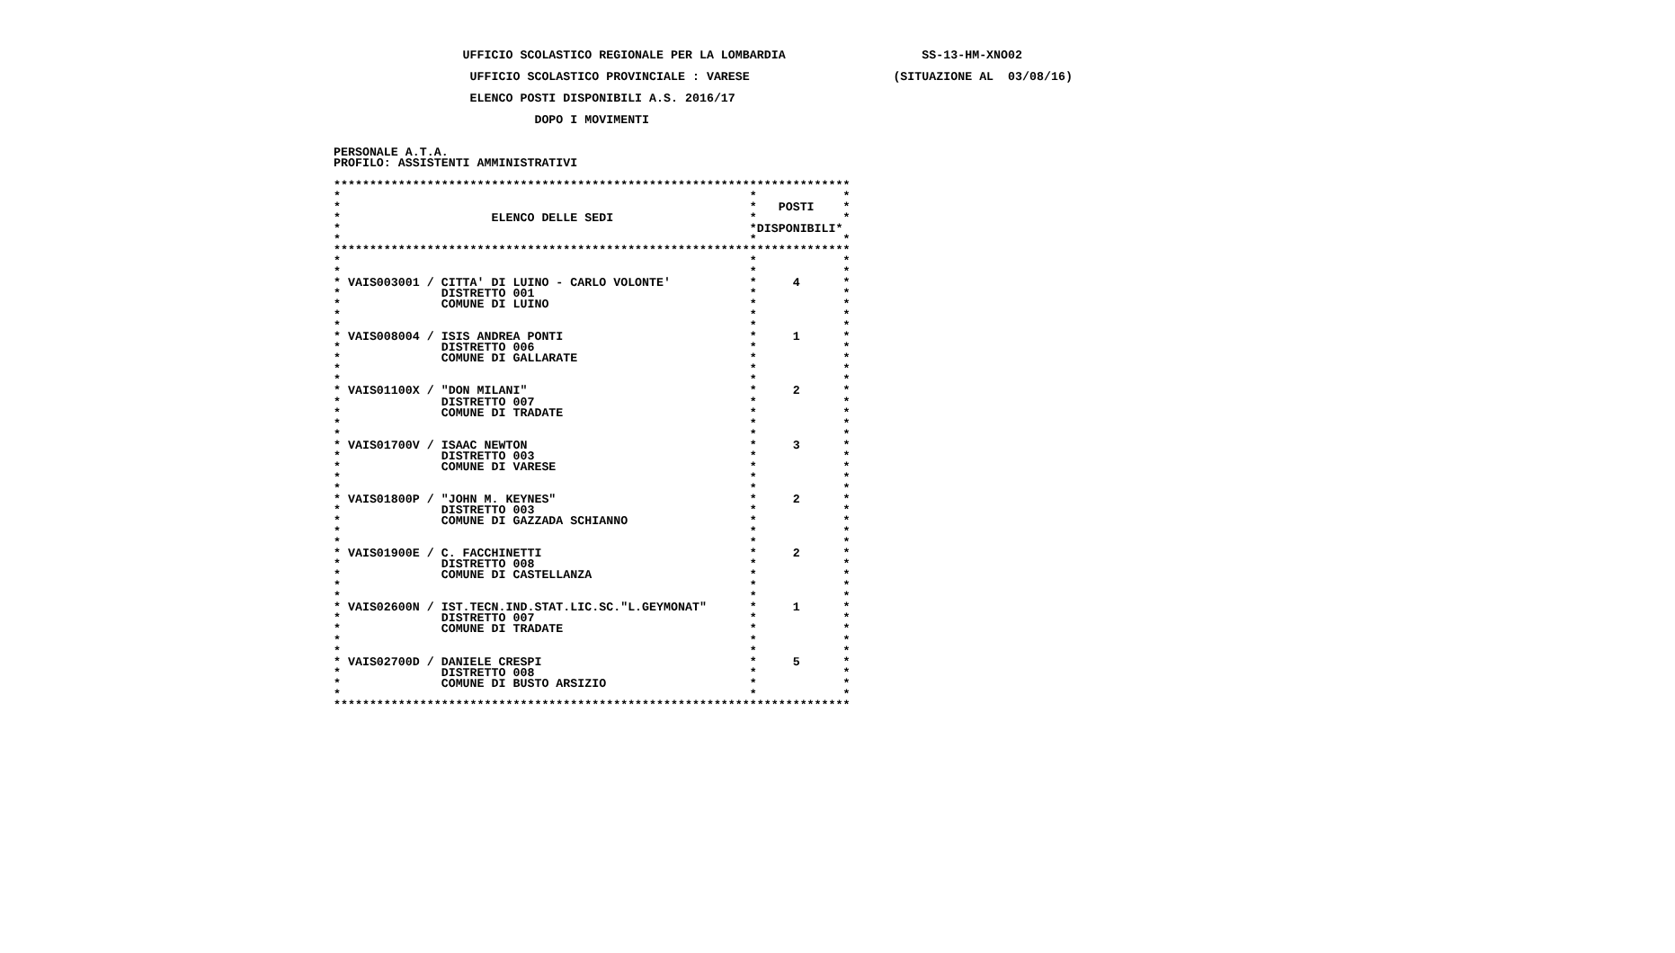UFFICIO SCOLASTICO REGIONALE PER LA LOMBARDIA                   SS-13-HM-XNO02

                    UFFICIO SCOLASTICO PROVINCIALE : VARESE                    (SITUAZIONE AL  03/08/16)

                    ELENCO POSTI DISPONIBILI A.S. 2016/17

                             DOPO I MOVIMENTI


 PERSONALE A.T.A.
 PROFILO: ASSISTENTI AMMINISTRATIVI

 ************************************************************************
 *                                                         *            *
 *                                                         *   POSTI    *
 *                     ELENCO DELLE SEDI                   *            *
 *                                                         *DISPONIBILI*
 *                                                         *            *
 ************************************************************************
 *                                                         *            *
 *                                                         *            *
 * VAIS003001 / CITTA' DI LUINO - CARLO VOLONTE'           *     4      *
 *              DISTRETTO 001                              *            *
 *              COMUNE DI LUINO                            *            *
 *                                                         *            *
 *                                                         *            *
 * VAIS008004 / ISIS ANDREA PONTI                          *     1      *
 *              DISTRETTO 006                              *            *
 *              COMUNE DI GALLARATE                        *            *
 *                                                         *            *
 *                                                         *            *
 * VAIS01100X / "DON MILANI"                               *     2      *
 *              DISTRETTO 007                              *            *
 *              COMUNE DI TRADATE                          *            *
 *                                                         *            *
 *                                                         *            *
 * VAIS01700V / ISAAC NEWTON                               *     3      *
 *              DISTRETTO 003                              *            *
 *              COMUNE DI VARESE                           *            *
 *                                                         *            *
 *                                                         *            *
 * VAIS01800P / "JOHN M. KEYNES"                           *     2      *
 *              DISTRETTO 003                              *            *
 *              COMUNE DI GAZZADA SCHIANNO                 *            *
 *                                                         *            *
 *                                                         *            *
 * VAIS01900E / C. FACCHINETTI                             *     2      *
 *              DISTRETTO 008                              *            *
 *              COMUNE DI CASTELLANZA                      *            *
 *                                                         *            *
 *                                                         *            *
 * VAIS02600N / IST.TECN.IND.STAT.LIC.SC."L.GEYMONAT"      *     1      *
 *              DISTRETTO 007                              *            *
 *              COMUNE DI TRADATE                          *            *
 *                                                         *            *
 *                                                         *            *
 * VAIS02700D / DANIELE CRESPI                             *     5      *
 *              DISTRETTO 008                              *            *
 *              COMUNE DI BUSTO ARSIZIO                    *            *
 *                                                         *            *
 ************************************************************************